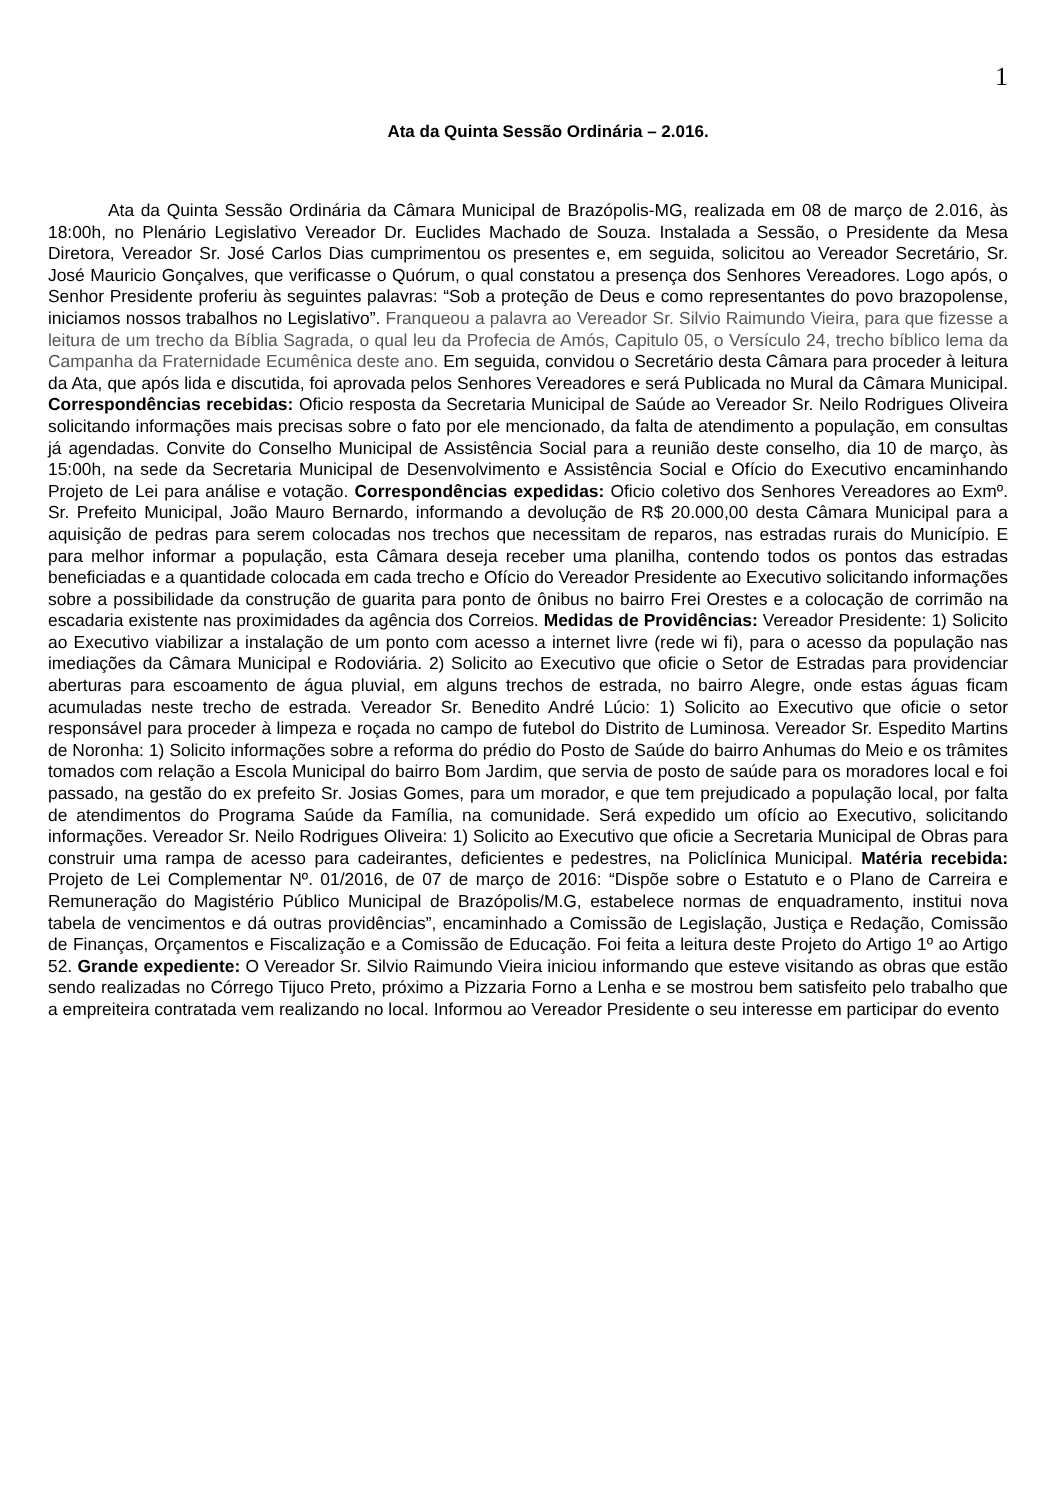1
Ata da Quinta Sessão Ordinária – 2.016.
Ata da Quinta Sessão Ordinária da Câmara Municipal de Brazópolis-MG, realizada em 08 de março de 2.016, às 18:00h, no Plenário Legislativo Vereador Dr. Euclides Machado de Souza. Instalada a Sessão, o Presidente da Mesa Diretora, Vereador Sr. José Carlos Dias cumprimentou os presentes e, em seguida, solicitou ao Vereador Secretário, Sr. José Mauricio Gonçalves, que verificasse o Quórum, o qual constatou a presença dos Senhores Vereadores. Logo após, o Senhor Presidente proferiu às seguintes palavras: “Sob a proteção de Deus e como representantes do povo brazopolense, iniciamos nossos trabalhos no Legislativo”. Franqueou a palavra ao Vereador Sr. Silvio Raimundo Vieira, para que fizesse a leitura de um trecho da Bíblia Sagrada, o qual leu da Profecia de Amós, Capitulo 05, o Versículo 24, trecho bíblico lema da Campanha da Fraternidade Ecumênica deste ano. Em seguida, convidou o Secretário desta Câmara para proceder à leitura da Ata, que após lida e discutida, foi aprovada pelos Senhores Vereadores e será Publicada no Mural da Câmara Municipal. Correspondências recebidas: Oficio resposta da Secretaria Municipal de Saúde ao Vereador Sr. Neilo Rodrigues Oliveira solicitando informações mais precisas sobre o fato por ele mencionado, da falta de atendimento a população, em consultas já agendadas. Convite do Conselho Municipal de Assistência Social para a reunião deste conselho, dia 10 de março, às 15:00h, na sede da Secretaria Municipal de Desenvolvimento e Assistência Social e Ofício do Executivo encaminhando Projeto de Lei para análise e votação. Correspondências expedidas: Oficio coletivo dos Senhores Vereadores ao Exmº. Sr. Prefeito Municipal, João Mauro Bernardo, informando a devolução de R$ 20.000,00 desta Câmara Municipal para a aquisição de pedras para serem colocadas nos trechos que necessitam de reparos, nas estradas rurais do Município. E para melhor informar a população, esta Câmara deseja receber uma planilha, contendo todos os pontos das estradas beneficiadas e a quantidade colocada em cada trecho e Ofício do Vereador Presidente ao Executivo solicitando informações sobre a possibilidade da construção de guarita para ponto de ônibus no bairro Frei Orestes e a colocação de corrimão na escadaria existente nas proximidades da agência dos Correios. Medidas de Providências: Vereador Presidente: 1) Solicito ao Executivo viabilizar a instalação de um ponto com acesso a internet livre (rede wi fi), para o acesso da população nas imediações da Câmara Municipal e Rodoviária. 2) Solicito ao Executivo que oficie o Setor de Estradas para providenciar aberturas para escoamento de água pluvial, em alguns trechos de estrada, no bairro Alegre, onde estas águas ficam acumuladas neste trecho de estrada. Vereador Sr. Benedito André Lúcio: 1) Solicito ao Executivo que oficie o setor responsável para proceder à limpeza e roçada no campo de futebol do Distrito de Luminosa. Vereador Sr. Espedito Martins de Noronha: 1) Solicito informações sobre a reforma do prédio do Posto de Saúde do bairro Anhumas do Meio e os trâmites tomados com relação a Escola Municipal do bairro Bom Jardim, que servia de posto de saúde para os moradores local e foi passado, na gestão do ex prefeito Sr. Josias Gomes, para um morador, e que tem prejudicado a população local, por falta de atendimentos do Programa Saúde da Família, na comunidade. Será expedido um ofício ao Executivo, solicitando informações. Vereador Sr. Neilo Rodrigues Oliveira: 1) Solicito ao Executivo que oficie a Secretaria Municipal de Obras para construir uma rampa de acesso para cadeirantes, deficientes e pedestres, na Policlínica Municipal. Matéria recebida: Projeto de Lei Complementar Nº. 01/2016, de 07 de março de 2016: “Dispõe sobre o Estatuto e o Plano de Carreira e Remuneração do Magistério Público Municipal de Brazópolis/M.G, estabelece normas de enquadramento, institui nova tabela de vencimentos e dá outras providências”, encaminhado a Comissão de Legislação, Justiça e Redação, Comissão de Finanças, Orçamentos e Fiscalização e a Comissão de Educação. Foi feita a leitura deste Projeto do Artigo 1º ao Artigo 52. Grande expediente: O Vereador Sr. Silvio Raimundo Vieira iniciou informando que esteve visitando as obras que estão sendo realizadas no Córrego Tijuco Preto, próximo a Pizzaria Forno a Lenha e se mostrou bem satisfeito pelo trabalho que a empreiteira contratada vem realizando no local. Informou ao Vereador Presidente o seu interesse em participar do evento